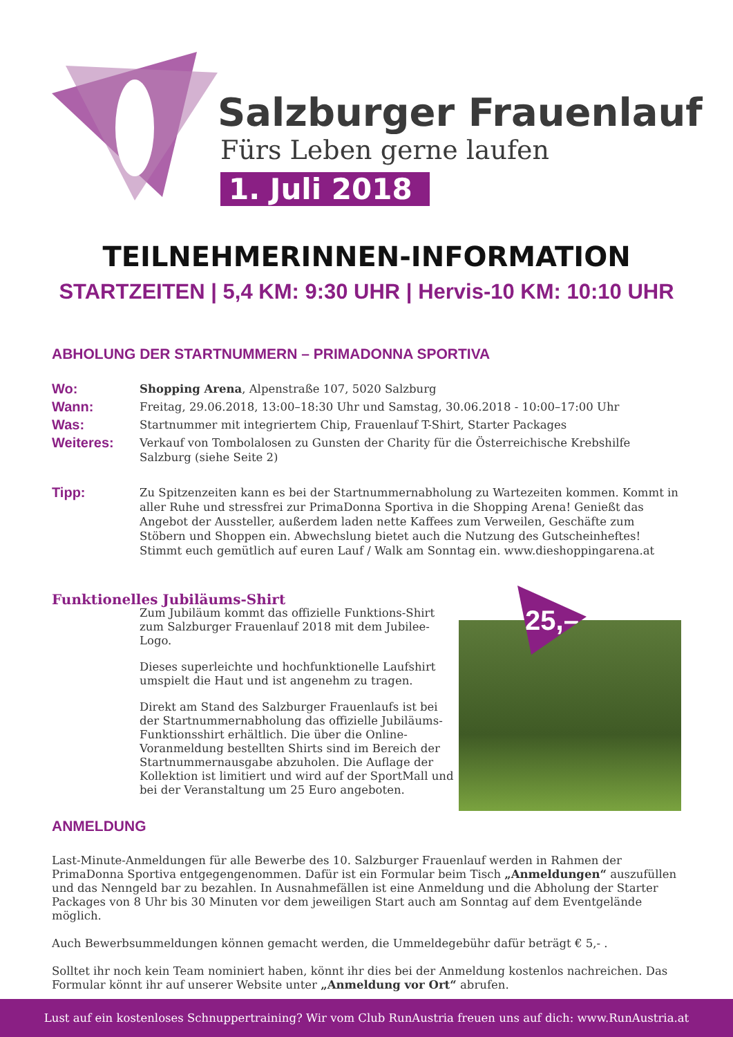Salzburger Frauenlauf
Fürs Leben gerne laufen
1. Juli 2018
TEILNEHMERINNEN-INFORMATION
STARTZEITEN | 5,4 KM: 9:30 UHR | Hervis-10 KM: 10:10 UHR
ABHOLUNG DER STARTNUMMERN – PRIMADONNA SPORTIVA
Wo:
Shopping Arena, Alpenstraße 107, 5020 Salzburg
Wann:
Freitag, 29.06.2018, 13:00–18:30 Uhr und Samstag, 30.06.2018 - 10:00–17:00 Uhr
Was:
Startnummer mit integriertem Chip, Frauenlauf T-Shirt, Starter Packages
Weiteres:
Verkauf von Tombolalosen zu Gunsten der Charity für die Österreichische Krebshilfe Salzburg (siehe Seite 2)
Tipp:
Zu Spitzenzeiten kann es bei der Startnummernabholung zu Wartezeiten kommen. Kommt in aller Ruhe und stressfrei zur PrimaDonna Sportiva in die Shopping Arena! Genießt das Angebot der Aussteller, außerdem laden nette Kaffees zum Verweilen, Geschäfte zum Stöbern und Shoppen ein. Abwechslung bietet auch die Nutzung des Gutscheinheftes! Stimmt euch gemütlich auf euren Lauf / Walk am Sonntag ein. www.dieshoppingarena.at
Funktionelles Jubiläums-Shirt
Zum Jubiläum kommt das offizielle Funktions-Shirt zum Salzburger Frauenlauf 2018 mit dem Jubilee-Logo.
Dieses superleichte und hochfunktionelle Laufshirt umspielt die Haut und ist angenehm zu tragen.
Direkt am Stand des Salzburger Frauenlaufs ist bei der Startnummernabholung das offizielle Jubiläums-Funktionsshirt erhältlich. Die über die Online-Voranmeldung bestellten Shirts sind im Bereich der Startnummernausgabe abzuholen. Die Auflage der Kollektion ist limitiert und wird auf der SportMall und bei der Veranstaltung um 25 Euro angeboten.
25,–
ANMELDUNG
Last-Minute-Anmeldungen für alle Bewerbe des 10. Salzburger Frauenlauf werden in Rahmen der PrimaDonna Sportiva entgegengenommen. Dafür ist ein Formular beim Tisch „Anmeldungen“ auszufüllen und das Nenngeld bar zu bezahlen. In Ausnahmefällen ist eine Anmeldung und die Abholung der Starter Packages von 8 Uhr bis 30 Minuten vor dem jeweiligen Start auch am Sonntag auf dem Eventgelände möglich.
Auch Bewerbsummeldungen können gemacht werden, die Ummeldegebühr dafür beträgt € 5,- .
Solltet ihr noch kein Team nominiert haben, könnt ihr dies bei der Anmeldung kostenlos nachreichen. Das Formular könnt ihr auf unserer Website unter „Anmeldung vor Ort“ abrufen.
Lust auf ein kostenloses Schnuppertraining? Wir vom Club RunAustria freuen uns auf dich: www.RunAustria.at